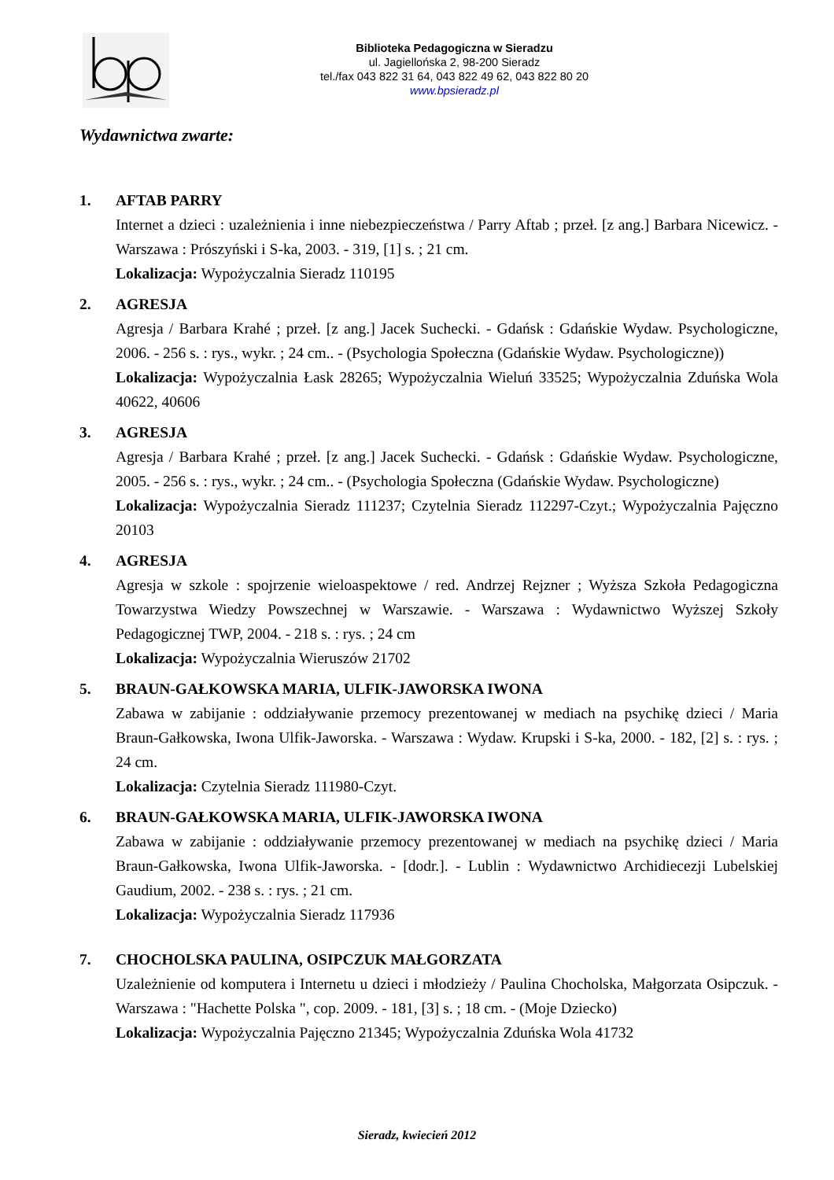Biblioteka Pedagogiczna w Sieradzu
ul. Jagiellońska 2, 98-200 Sieradz
tel./fax 043 822 31 64, 043 822 49 62, 043 822 80 20
www.bpsieradz.pl
Wydawnictwa zwarte:
1. AFTAB PARRY
Internet a dzieci : uzależnienia i inne niebezpieczeństwa / Parry Aftab ; przeł. [z ang.] Barbara Nicewicz. - Warszawa : Prószyński i S-ka, 2003. - 319, [1] s. ; 21 cm.
Lokalizacja: Wypożyczalnia Sieradz 110195
2. AGRESJA
Agresja / Barbara Krahé ; przeł. [z ang.] Jacek Suchecki. - Gdańsk : Gdańskie Wydaw. Psychologiczne, 2006. - 256 s. : rys., wykr. ; 24 cm.. - (Psychologia Społeczna (Gdańskie Wydaw. Psychologiczne))
Lokalizacja: Wypożyczalnia Łask 28265; Wypożyczalnia Wieluń 33525; Wypożyczalnia Zduńska Wola 40622, 40606
3. AGRESJA
Agresja / Barbara Krahé ; przeł. [z ang.] Jacek Suchecki. - Gdańsk : Gdańskie Wydaw. Psychologiczne, 2005. - 256 s. : rys., wykr. ; 24 cm.. - (Psychologia Społeczna (Gdańskie Wydaw. Psychologiczne)
Lokalizacja: Wypożyczalnia Sieradz 111237; Czytelnia Sieradz 112297-Czyt.; Wypożyczalnia Pajęczno 20103
4. AGRESJA
Agresja w szkole : spojrzenie wieloaspektowe / red. Andrzej Rejzner ; Wyższa Szkoła Pedagogiczna Towarzystwa Wiedzy Powszechnej w Warszawie. - Warszawa : Wydawnictwo Wyższej Szkoły Pedagogicznej TWP, 2004. - 218 s. : rys. ; 24 cm
Lokalizacja: Wypożyczalnia Wieruszów 21702
5. BRAUN-GAŁKOWSKA MARIA, ULFIK-JAWORSKA IWONA
Zabawa w zabijanie : oddziaływanie przemocy prezentowanej w mediach na psychikę dzieci / Maria Braun-Gałkowska, Iwona Ulfik-Jaworska. - Warszawa : Wydaw. Krupski i S-ka, 2000. - 182, [2] s. : rys. ; 24 cm.
Lokalizacja: Czytelnia Sieradz 111980-Czyt.
6. BRAUN-GAŁKOWSKA MARIA, ULFIK-JAWORSKA IWONA
Zabawa w zabijanie : oddziaływanie przemocy prezentowanej w mediach na psychikę dzieci / Maria Braun-Gałkowska, Iwona Ulfik-Jaworska. - [dodr.]. - Lublin : Wydawnictwo Archidiecezji Lubelskiej Gaudium, 2002. - 238 s. : rys. ; 21 cm.
Lokalizacja: Wypożyczalnia Sieradz 117936
7. CHOCHOLSKA PAULINA, OSIPCZUK MAŁGORZATA
Uzależnienie od komputera i Internetu u dzieci i młodzieży / Paulina Chocholska, Małgorzata Osipczuk. - Warszawa : "Hachette Polska ", cop. 2009. - 181, [3] s. ; 18 cm. - (Moje Dziecko)
Lokalizacja: Wypożyczalnia Pajęczno 21345; Wypożyczalnia Zduńska Wola 41732
Sieradz, kwiecień 2012